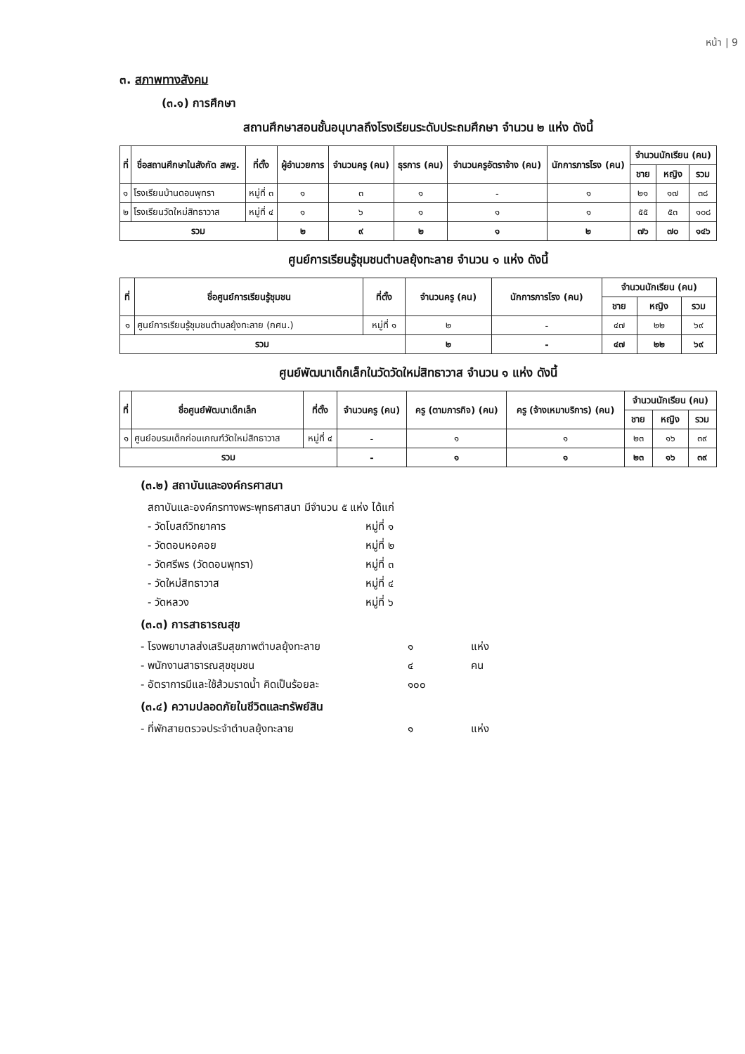หน้า | 9
๓. สภาพทางสังคม
(๓.๑) การศึกษา
สถานศึกษาสอนชั้นอนุบาลถึงโรงเรียนระดับประถมศึกษา จำนวน ๒ แห่ง ดังนี้
| ที่ | ชื่อสถานศึกษาในสังกัด สพฐ. | ที่ตั้ง | ผู้อำนวยการ | จำนวนครู (คน) | ธุรการ (คน) | จำนวนครูอัตราจ้าง (คน) | นักการภารโรง (คน) | จำนวนนักเรียน (คน) | | |
| --- | --- | --- | --- | --- | --- | --- | --- | --- | --- | --- |
| | | | | | | | | ชาย | หญิง | รวม |
| ๑ | โรงเรียนบ้านดอนพุทรา | หมู่ที่ ๓ | ๑ | ๓ | ๑ | - | ๑ | ๒๑ | ๑๗ | ๓๘ |
| ๒ | โรงเรียนวัดใหม่สิทธาวาส | หมู่ที่ ๔ | ๑ | ๖ | ๑ | ๑ | ๑ | ๕๕ | ๕๓ | ๑๐๘ |
| รวม | | | ๒ | ๙ | ๒ | ๑ | ๒ | ๗๖ | ๗๐ | ๑๔๖ |
ศูนย์การเรียนรู้ชุมชนตำบลยุ้งทะลาย จำนวน ๑ แห่ง ดังนี้
| ที่ | ชื่อศูนย์การเรียนรู้ชุมชน | ที่ตั้ง | จำนวนครู (คน) | นักการภารโรง (คน) | จำนวนนักเรียน (คน) | | |
| --- | --- | --- | --- | --- | --- | --- | --- |
| | | | | | ชาย | หญิง | รวม |
| ๑ | ศูนย์การเรียนรู้ชุมชนตำบลยุ้งทะลาย (กศน.) | หมู่ที่ ๑ | ๒ | - | ๔๗ | ๒๒ | ๖๙ |
| รวม | | | ๒ | - | ๔๗ | ๒๒ | ๖๙ |
ศูนย์พัฒนาเด็กเล็กในวัดวัดใหม่สิทธาวาส จำนวน ๑ แห่ง ดังนี้
| ที่ | ชื่อศูนย์พัฒนาเด็กเล็ก | ที่ตั้ง | จำนวนครู (คน) | ครู (ตามภารกิจ) (คน) | ครู (จ้างเหมาบริการ) (คน) | จำนวนนักเรียน (คน) | | |
| --- | --- | --- | --- | --- | --- | --- | --- | --- |
| | | | | | | ชาย | หญิง | รวม |
| ๑ | ศูนย์อบรมเด็กก่อนเกณฑ์วัดใหม่สิทธาวาส | หมู่ที่ ๔ | - | ๑ | ๑ | ๒๓ | ๑๖ | ๓๙ |
| รวม | | | - | ๑ | ๑ | ๒๓ | ๑๖ | ๓๙ |
(๓.๒) สถาบันและองค์กรศาสนา
สถาบันและองค์กรทางพระพุทธศาสนา มีจำนวน ๕ แห่ง ได้แก่
- วัดโบสถ์วิทยาคาร หมู่ที่ ๑
- วัดดอนหอคอย หมู่ที่ ๒
- วัดศรีพร (วัดดอนพุทรา) หมู่ที่ ๓
- วัดใหม่สิทธาวาส หมู่ที่ ๔
- วัดหลวง หมู่ที่ ๖
(๓.๓) การสาธารณสุข
- โรงพยาบาลส่งเสริมสุขภาพตำบลยุ้งทะลาย ๑ แห่ง
- พนักงานสาธารณสุขชุมชน ๔ คน
- อัตราการมีและใช้ส้วมราดน้ำ คิดเป็นร้อยละ ๑๐๐
(๓.๔) ความปลอดภัยในชีวิตและทรัพย์สิน
- ที่พักสายตรวจประจำตำบลยุ้งทะลาย ๑ แห่ง